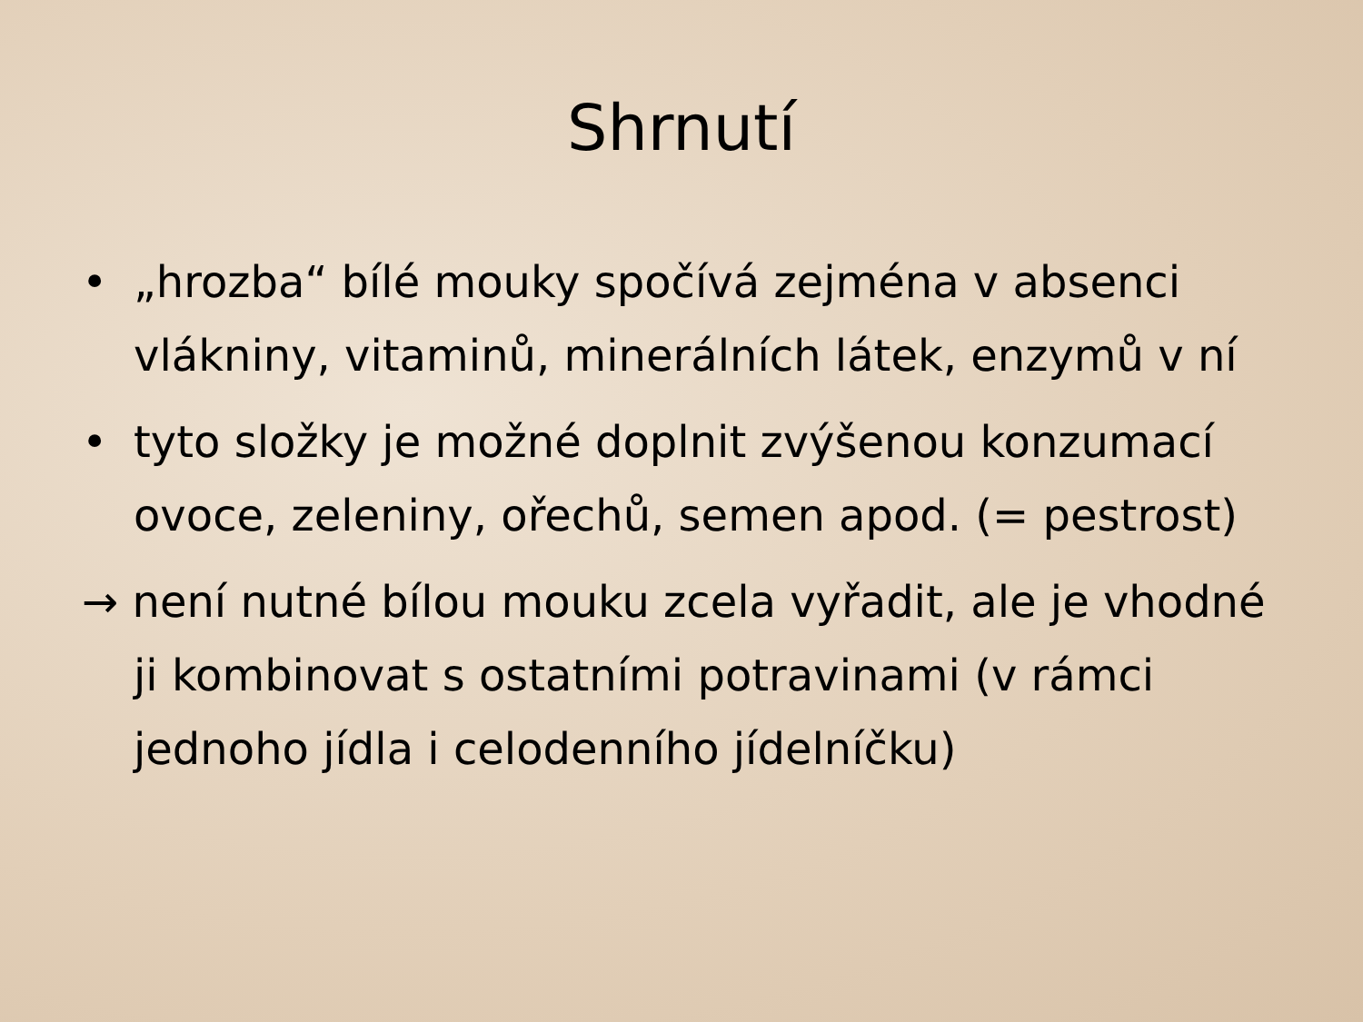Shrnutí
• „hrozba“ bílé mouky spočívá zejména v absenci vlákniny, vitaminů, minerálních látek, enzymů v ní
• tyto složky je možné doplnit zvýšenou konzumací ovoce, zeleniny, ořechů, semen apod. (= pestrost)
→ není nutné bílou mouku zcela vyřadit, ale je vhodné ji kombinovat s ostatními potravinami (v rámci jednoho jídla i celodenního jídelníčku)